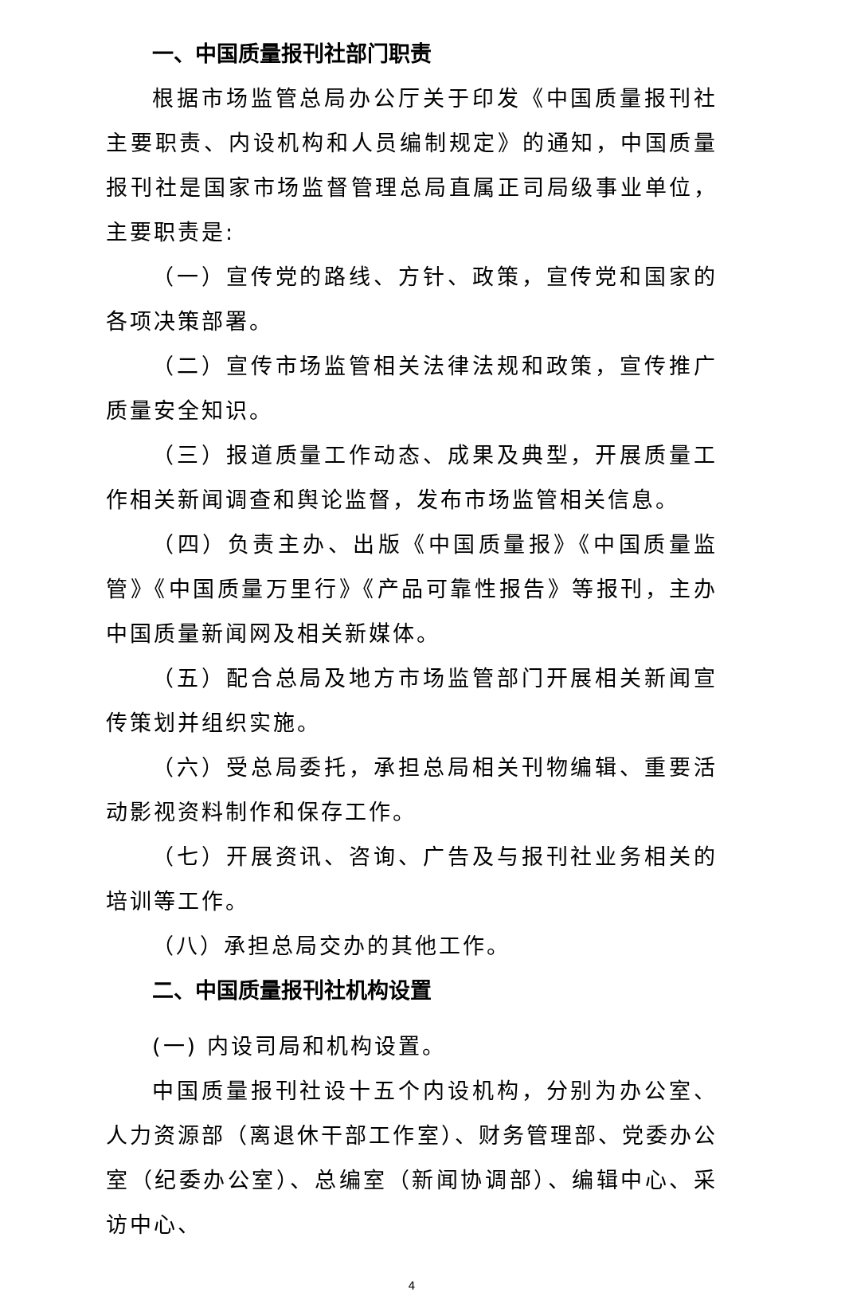一、中国质量报刊社部门职责
根据市场监管总局办公厅关于印发《中国质量报刊社主要职责、内设机构和人员编制规定》的通知，中国质量报刊社是国家市场监督管理总局直属正司局级事业单位，主要职责是:
（一）宣传党的路线、方针、政策，宣传党和国家的各项决策部署。
（二）宣传市场监管相关法律法规和政策，宣传推广质量安全知识。
（三）报道质量工作动态、成果及典型，开展质量工作相关新闻调查和舆论监督，发布市场监管相关信息。
（四）负责主办、出版《中国质量报》《中国质量监管》《中国质量万里行》《产品可靠性报告》等报刊，主办中国质量新闻网及相关新媒体。
（五）配合总局及地方市场监管部门开展相关新闻宣传策划并组织实施。
（六）受总局委托，承担总局相关刊物编辑、重要活动影视资料制作和保存工作。
（七）开展资讯、咨询、广告及与报刊社业务相关的培训等工作。
（八）承担总局交办的其他工作。
二、中国质量报刊社机构设置
(一) 内设司局和机构设置。
中国质量报刊社设十五个内设机构，分别为办公室、人力资源部（离退休干部工作室）、财务管理部、党委办公室（纪委办公室）、总编室（新闻协调部）、编辑中心、采访中心、
4